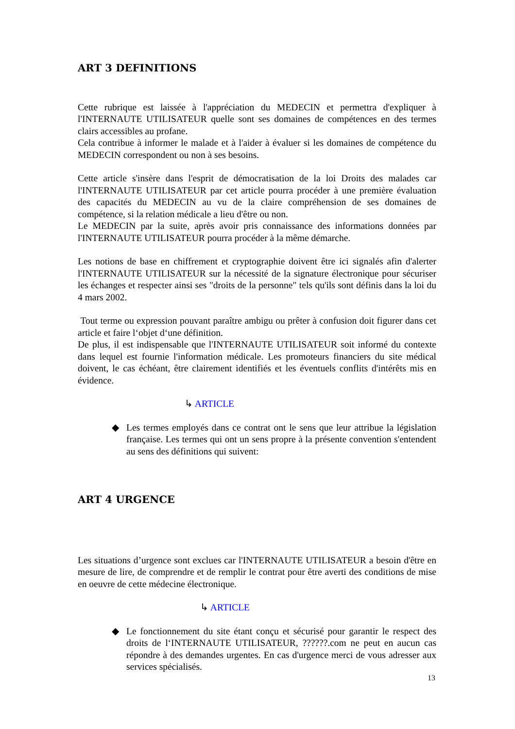ART 3 DEFINITIONS
Cette rubrique est laissée à l'appréciation du MEDECIN et permettra d'expliquer à l'INTERNAUTE UTILISATEUR quelle sont ses domaines de compétences en des termes clairs accessibles au profane.
Cela contribue à informer le malade et à l'aider à évaluer si les domaines de compétence du MEDECIN correspondent ou non à ses besoins.
Cette article s'insère dans l'esprit de démocratisation de la loi Droits des malades car l'INTERNAUTE UTILISATEUR par cet article pourra procéder à une première évaluation des capacités du MEDECIN au vu de la claire compréhension de ses domaines de compétence, si la relation médicale a lieu d'être ou non.
Le MEDECIN par la suite, après avoir pris connaissance des informations données par l'INTERNAUTE UTILISATEUR pourra procéder à la même démarche.
Les notions de base en chiffrement et cryptographie doivent être ici signalés afin d'alerter l'INTERNAUTE UTILISATEUR sur la nécessité de la signature électronique pour sécuriser les échanges et respecter ainsi ses "droits de la personne" tels qu'ils sont définis dans la loi du 4 mars 2002.
Tout terme ou expression pouvant paraître ambigu ou prêter à confusion doit figurer dans cet article et faire l‘objet d‘une définition.
De plus, il est indispensable que l'INTERNAUTE UTILISATEUR soit informé du contexte dans lequel est fournie l'information médicale. Les promoteurs financiers du site médical doivent, le cas échéant, être clairement identifiés et les éventuels conflits d'intérêts mis en évidence.
↳ ARTICLE
◆ Les termes employés dans ce contrat ont le sens que leur attribue la législation française. Les termes qui ont un sens propre à la présente convention s'entendent au sens des définitions qui suivent:
ART 4 URGENCE
Les situations d’urgence sont exclues car l'INTERNAUTE UTILISATEUR a besoin d'être en mesure de lire, de comprendre et de remplir le contrat pour être averti des conditions de mise en oeuvre de cette médecine électronique.
↳ ARTICLE
◆ Le fonctionnement du site étant conçu et sécurisé pour garantir le respect des droits de l‘INTERNAUTE UTILISATEUR, ??????.com ne peut en aucun cas répondre à des demandes urgentes. En cas d'urgence merci de vous adresser aux services spécialisés.
13